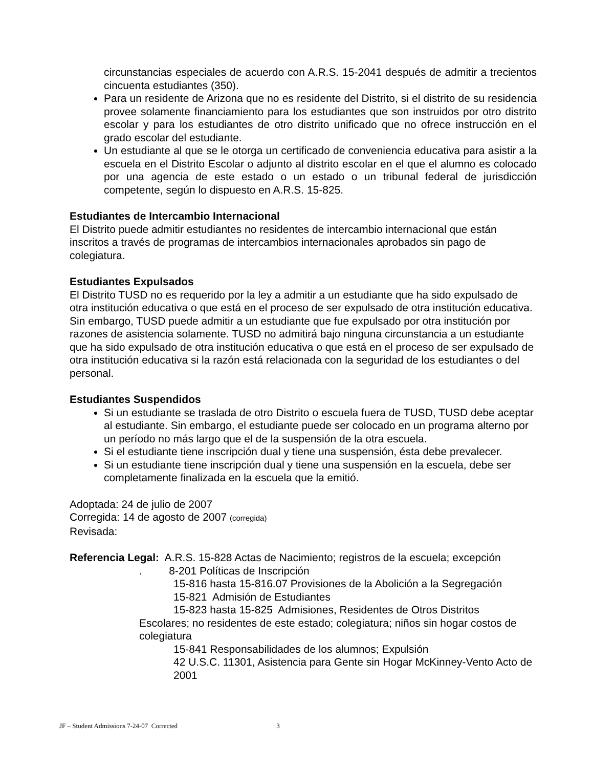circunstancias especiales de acuerdo con A.R.S. 15-2041 después de admitir a trecientos cincuenta estudiantes (350).
Para un residente de Arizona que no es residente del Distrito, si el distrito de su residencia provee solamente financiamiento para los estudiantes que son instruidos por otro distrito escolar y para los estudiantes de otro distrito unificado que no ofrece instrucción en el grado escolar del estudiante.
Un estudiante al que se le otorga un certificado de conveniencia educativa para asistir a la escuela en el Distrito Escolar o adjunto al distrito escolar en el que el alumno es colocado por una agencia de este estado o un estado o un tribunal federal de jurisdicción competente, según lo dispuesto en A.R.S. 15-825.
Estudiantes de Intercambio Internacional
El Distrito puede admitir estudiantes no residentes de intercambio internacional que están inscritos a través de programas de intercambios internacionales aprobados sin pago de colegiatura.
Estudiantes Expulsados
El Distrito TUSD no es requerido por la ley a admitir a un estudiante que ha sido expulsado de otra institución educativa o que está en el proceso de ser expulsado de otra institución educativa. Sin embargo, TUSD puede admitir a un estudiante que fue expulsado por otra institución por razones de asistencia solamente. TUSD no admitirá bajo ninguna circunstancia a un estudiante que ha sido expulsado de otra institución educativa o que está en el proceso de ser expulsado de otra institución educativa si la razón está relacionada con la seguridad de los estudiantes o del personal.
Estudiantes Suspendidos
Si un estudiante se traslada de otro Distrito o escuela fuera de TUSD, TUSD debe aceptar al estudiante. Sin embargo, el estudiante puede ser colocado en un programa alterno por un período no más largo que el de la suspensión de la otra escuela.
Si el estudiante tiene inscripción dual y tiene una suspensión, ésta debe prevalecer.
Si un estudiante tiene inscripción dual y tiene una suspensión en la escuela, debe ser completamente finalizada en la escuela que la emitió.
Adoptada: 24 de julio de 2007
Corregida: 14 de agosto de 2007 (corregida)
Revisada:
Referencia Legal: A.R.S. 15-828 Actas de Nacimiento; registros de la escuela; excepción
. 8-201 Políticas de Inscripción
15-816 hasta 15-816.07 Provisiones de la Abolición a la Segregación
15-821 Admisión de Estudiantes
15-823 hasta 15-825 Admisiones, Residentes de Otros Distritos
Escolares; no residentes de este estado; colegiatura; niños sin hogar costos de colegiatura
15-841 Responsabilidades de los alumnos; Expulsión
42 U.S.C. 11301, Asistencia para Gente sin Hogar McKinney-Vento Acto de 2001
JF – Student Admissions 7-24-07 Corrected 3